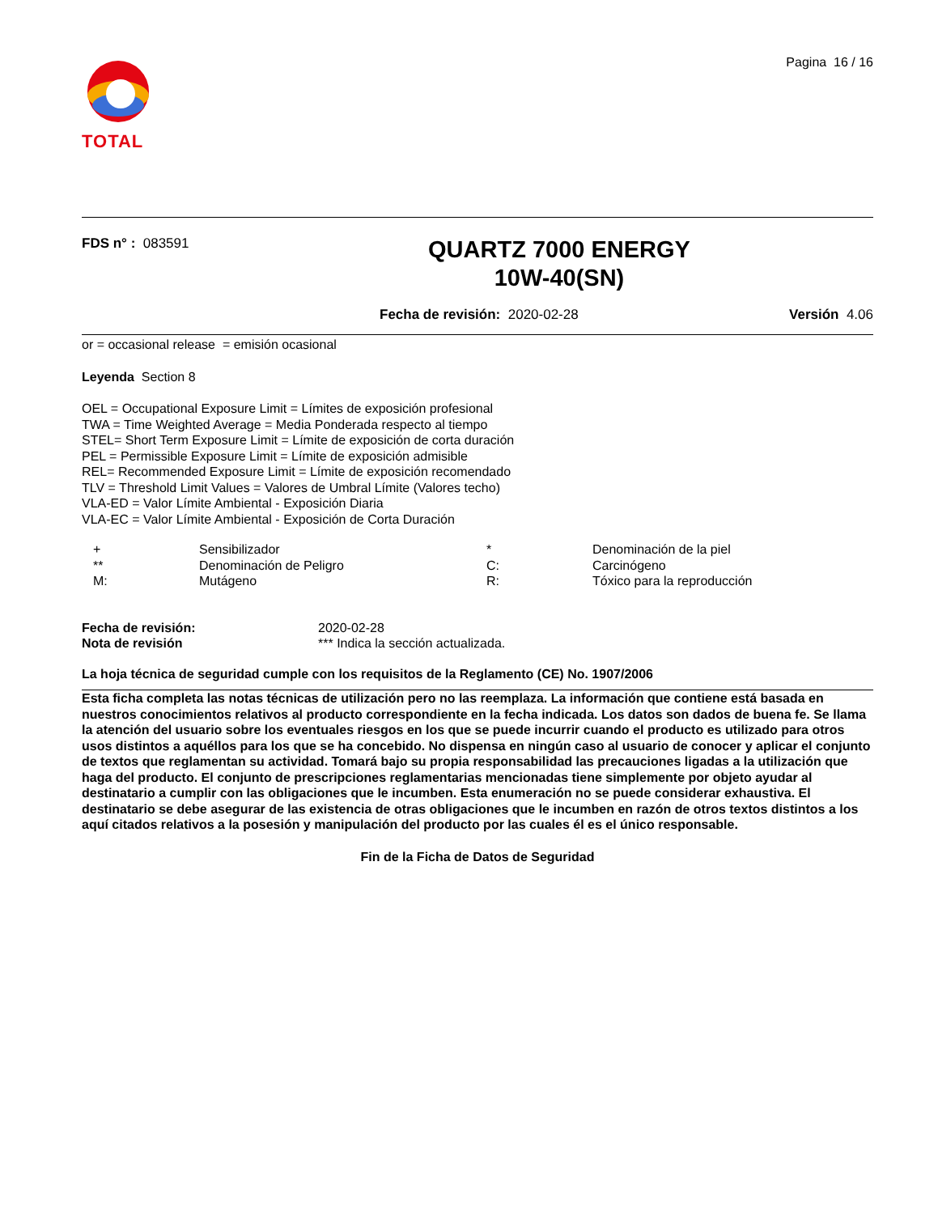TOTAL
Pagina 16 / 16
FDS n° : 083591
QUARTZ 7000 ENERGY
10W-40(SN)
Fecha de revisión: 2020-02-28 Versión 4.06
or = occasional release = emisión ocasional
Leyenda Section 8
OEL = Occupational Exposure Limit = Límites de exposición profesional
TWA = Time Weighted Average = Media Ponderada respecto al tiempo
STEL= Short Term Exposure Limit = Límite de exposición de corta duración
PEL = Permissible Exposure Limit = Límite de exposición admisible
REL= Recommended Exposure Limit = Límite de exposición recomendado
TLV = Threshold Limit Values = Valores de Umbral Límite (Valores techo)
VLA-ED = Valor Límite Ambiental - Exposición Diaria
VLA-EC = Valor Límite Ambiental - Exposición de Corta Duración
| + | Sensibilizador | * | Denominación de la piel |
| ** | Denominación de Peligro | C: | Carcinógeno |
| M: | Mutágeno | R: | Tóxico para la reproducción |
| Fecha de revisión: | 2020-02-28 |
| Nota de revisión | *** Indica la sección actualizada. |
La hoja técnica de seguridad cumple con los requisitos de la Reglamento (CE) No. 1907/2006
Esta ficha completa las notas técnicas de utilización pero no las reemplaza. La información que contiene está basada en nuestros conocimientos relativos al producto correspondiente en la fecha indicada. Los datos son dados de buena fe. Se llama la atención del usuario sobre los eventuales riesgos en los que se puede incurrir cuando el producto es utilizado para otros usos distintos a aquéllos para los que se ha concebido. No dispensa en ningún caso al usuario de conocer y aplicar el conjunto de textos que reglamentan su actividad. Tomará bajo su propia responsabilidad las precauciones ligadas a la utilización que haga del producto. El conjunto de prescripciones reglamentarias mencionadas tiene simplemente por objeto ayudar al destinatario a cumplir con las obligaciones que le incumben. Esta enumeración no se puede considerar exhaustiva. El destinatario se debe asegurar de las existencia de otras obligaciones que le incumben en razón de otros textos distintos a los aquí citados relativos a la posesión y manipulación del producto por las cuales él es el único responsable.
Fin de la Ficha de Datos de Seguridad